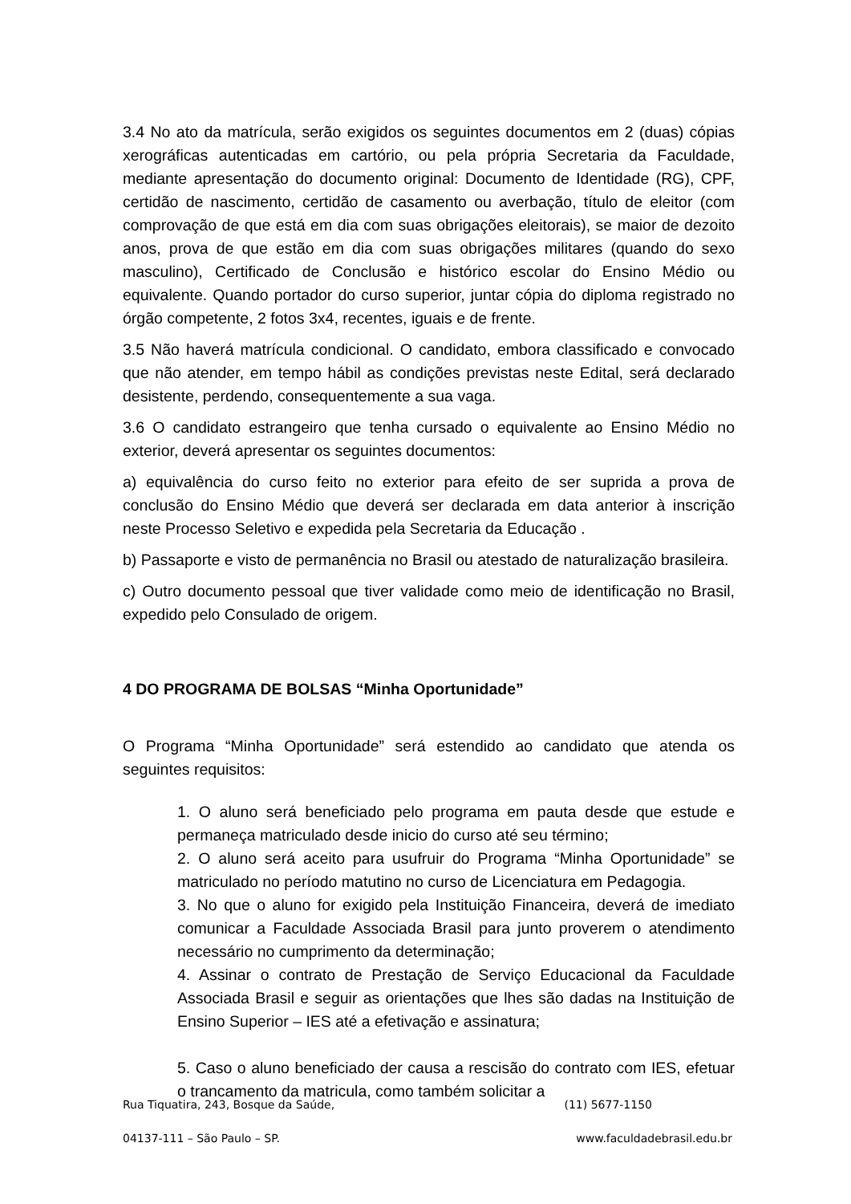3.4 No ato da matrícula, serão exigidos os seguintes documentos em 2 (duas) cópias xerográficas autenticadas em cartório, ou pela própria Secretaria da Faculdade, mediante apresentação do documento original: Documento de Identidade (RG), CPF, certidão de nascimento, certidão de casamento ou averbação, título de eleitor (com comprovação de que está em dia com suas obrigações eleitorais), se maior de dezoito anos, prova de que estão em dia com suas obrigações militares (quando do sexo masculino), Certificado de Conclusão e histórico escolar do Ensino Médio ou equivalente. Quando portador do curso superior, juntar cópia do diploma registrado no órgão competente, 2 fotos 3x4, recentes, iguais e de frente.
3.5 Não haverá matrícula condicional. O candidato, embora classificado e convocado que não atender, em tempo hábil as condições previstas neste Edital, será declarado desistente, perdendo, consequentemente a sua vaga.
3.6 O candidato estrangeiro que tenha cursado o equivalente ao Ensino Médio no exterior, deverá apresentar os seguintes documentos:
a) equivalência do curso feito no exterior para efeito de ser suprida a prova de conclusão do Ensino Médio que deverá ser declarada em data anterior à inscrição neste Processo Seletivo e expedida pela Secretaria da Educação .
b) Passaporte e visto de permanência no Brasil ou atestado de naturalização brasileira.
c) Outro documento pessoal que tiver validade como meio de identificação no Brasil, expedido pelo Consulado de origem.
4 DO PROGRAMA DE BOLSAS “Minha Oportunidade”
O Programa “Minha Oportunidade” será estendido ao candidato que atenda os seguintes requisitos:
1. O aluno será beneficiado pelo programa em pauta desde que estude e permaneça matriculado desde inicio do curso até seu término;
2. O aluno será aceito para usufruir do Programa “Minha Oportunidade” se matriculado no período matutino no curso de Licenciatura em Pedagogia.
3. No que o aluno for exigido pela Instituição Financeira, deverá de imediato comunicar a Faculdade Associada Brasil para junto proverem o atendimento necessário no cumprimento da determinação;
4. Assinar o contrato de Prestação de Serviço Educacional da Faculdade Associada Brasil e seguir as orientações que lhes são dadas na Instituição de Ensino Superior – IES até a efetivação e assinatura;
5. Caso o aluno beneficiado der causa a rescisão do contrato com IES, efetuar o trancamento da matricula, como também solicitar a
Rua Tiquatira, 243, Bosque da Saúde, (11) 5677-1150
04137-111 – São Paulo – SP. www.faculdadebrasil.edu.br